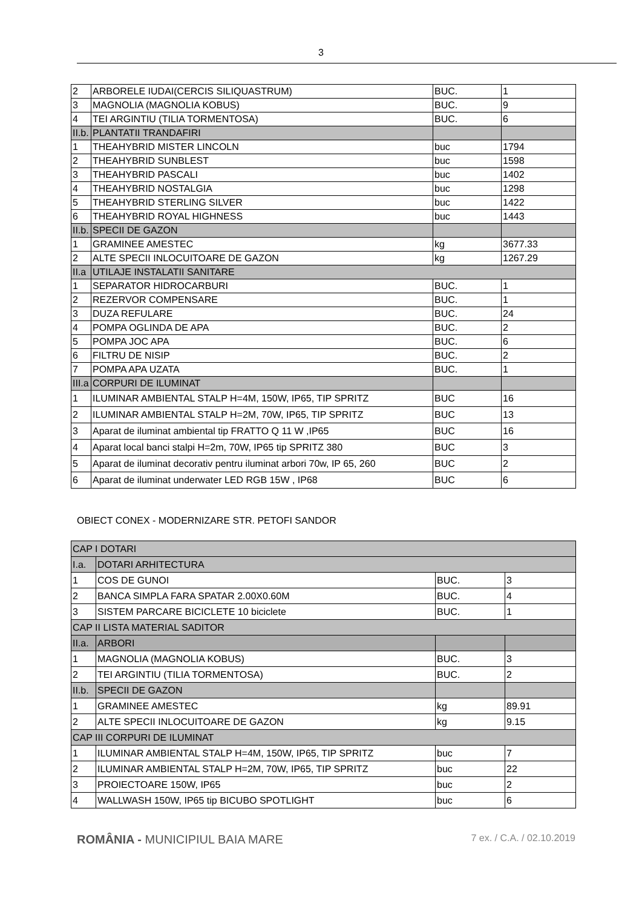3
| 2 | ARBORELE IUDAI(CERCIS SILIQUASTRUM) | BUC. | 1 |
| 3 | MAGNOLIA (MAGNOLIA KOBUS) | BUC. | 9 |
| 4 | TEI ARGINTIU (TILIA TORMENTOSA) | BUC. | 6 |
| II.b. | PLANTATII TRANDAFIRI | | |
| 1 | THEAHYBRID MISTER LINCOLN | buc | 1794 |
| 2 | THEAHYBRID SUNBLEST | buc | 1598 |
| 3 | THEAHYBRID PASCALI | buc | 1402 |
| 4 | THEAHYBRID NOSTALGIA | buc | 1298 |
| 5 | THEAHYBRID STERLING SILVER | buc | 1422 |
| 6 | THEAHYBRID ROYAL HIGHNESS | buc | 1443 |
| II.b. | SPECII DE GAZON | | |
| 1 | GRAMINEE AMESTEC | kg | 3677.33 |
| 2 | ALTE SPECII INLOCUITOARE DE GAZON | kg | 1267.29 |
| II.a | UTILAJE INSTALATII SANITARE | | |
| 1 | SEPARATOR HIDROCARBURI | BUC. | 1 |
| 2 | REZERVOR COMPENSARE | BUC. | 1 |
| 3 | DUZA REFULARE | BUC. | 24 |
| 4 | POMPA OGLINDA DE APA | BUC. | 2 |
| 5 | POMPA JOC APA | BUC. | 6 |
| 6 | FILTRU DE NISIP | BUC. | 2 |
| 7 | POMPA APA UZATA | BUC. | 1 |
| III.a | CORPURI DE ILUMINAT | | |
| 1 | ILUMINAR AMBIENTAL STALP H=4M, 150W, IP65, TIP SPRITZ | BUC | 16 |
| 2 | ILUMINAR AMBIENTAL STALP H=2M, 70W, IP65, TIP SPRITZ | BUC | 13 |
| 3 | Aparat de iluminat ambiental tip FRATTO Q 11 W ,IP65 | BUC | 16 |
| 4 | Aparat local banci stalpi H=2m, 70W, IP65 tip SPRITZ 380 | BUC | 3 |
| 5 | Aparat de iluminat decorativ pentru iluminat arbori 70w, IP 65, 260 | BUC | 2 |
| 6 | Aparat de iluminat underwater LED RGB 15W , IP68 | BUC | 6 |
OBIECT CONEX - MODERNIZARE STR. PETOFI SANDOR
| CAP I DOTARI | | | |
| I.a. | DOTARI ARHITECTURA | | |
| 1 | COS DE GUNOI | BUC. | 3 |
| 2 | BANCA SIMPLA FARA SPATAR 2.00X0.60M | BUC. | 4 |
| 3 | SISTEM PARCARE BICICLETE 10 biciclete | BUC. | 1 |
| CAP II LISTA MATERIAL SADITOR | | | |
| II.a. | ARBORI | | |
| 1 | MAGNOLIA (MAGNOLIA KOBUS) | BUC. | 3 |
| 2 | TEI ARGINTIU (TILIA TORMENTOSA) | BUC. | 2 |
| II.b. | SPECII DE GAZON | | |
| 1 | GRAMINEE AMESTEC | kg | 89.91 |
| 2 | ALTE SPECII INLOCUITOARE DE GAZON | kg | 9.15 |
| CAP III CORPURI DE ILUMINAT | | | |
| 1 | ILUMINAR AMBIENTAL STALP H=4M, 150W, IP65, TIP SPRITZ | buc | 7 |
| 2 | ILUMINAR AMBIENTAL STALP H=2M, 70W, IP65, TIP SPRITZ | buc | 22 |
| 3 | PROIECTOARE 150W, IP65 | buc | 2 |
| 4 | WALLWASH 150W, IP65 tip BICUBO SPOTLIGHT | buc | 6 |
ROMÂNIA - MUNICIPIUL BAIA MARE 7 ex. / C.A. / 02.10.2019